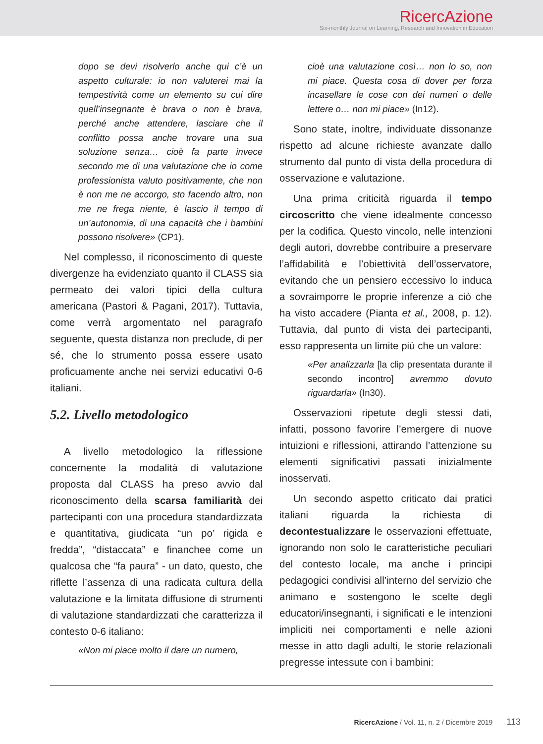RicercAzione
Six-monthly Journal on Learning, Research and Innovation in Education
dopo se devi risolverlo anche qui c’è un aspetto culturale: io non valuterei mai la tempestività come un elemento su cui dire quell’insegnante è brava o non è brava, perché anche attendere, lasciare che il conflitto possa anche trovare una sua soluzione senza… cioè fa parte invece secondo me di una valutazione che io come professionista valuto positivamente, che non è non me ne accorgo, sto facendo altro, non me ne frega niente, è lascio il tempo di un’autonomia, di una capacità che i bambini possono risolvere» (CP1).
Nel complesso, il riconoscimento di queste divergenze ha evidenziato quanto il CLASS sia permeato dei valori tipici della cultura americana (Pastori & Pagani, 2017). Tuttavia, come verrà argomentato nel paragrafo seguente, questa distanza non preclude, di per sé, che lo strumento possa essere usato proficuamente anche nei servizi educativi 0-6 italiani.
5.2. Livello metodologico
A livello metodologico la riflessione concernente la modalità di valutazione proposta dal CLASS ha preso avvio dal riconoscimento della scarsa familiarità dei partecipanti con una procedura standardizzata e quantitativa, giudicata “un po’ rigida e fredda”, “distaccata” e financhee come un qualcosa che “fa paura” - un dato, questo, che riflette l’assenza di una radicata cultura della valutazione e la limitata diffusione di strumenti di valutazione standardizzati che caratterizza il contesto 0-6 italiano:
«Non mi piace molto il dare un numero,
cioè una valutazione così… non lo so, non mi piace. Questa cosa di dover per forza incasellare le cose con dei numeri o delle lettere o… non mi piace» (In12).
Sono state, inoltre, individuate dissonanze rispetto ad alcune richieste avanzate dallo strumento dal punto di vista della procedura di osservazione e valutazione.
Una prima criticità riguarda il tempo circoscritto che viene idealmente concesso per la codifica. Questo vincolo, nelle intenzioni degli autori, dovrebbe contribuire a preservare l’affidabilità e l’obiettività dell’osservatore, evitando che un pensiero eccessivo lo induca a sovraimporre le proprie inferenze a ciò che ha visto accadere (Pianta et al., 2008, p. 12). Tuttavia, dal punto di vista dei partecipanti, esso rappresenta un limite più che un valore:
«Per analizzarla [la clip presentata durante il secondo incontro] avremmo dovuto riguardarla» (In30).
Osservazioni ripetute degli stessi dati, infatti, possono favorire l’emergere di nuove intuizioni e riflessioni, attirando l’attenzione su elementi significativi passati inizialmente inosservati.
Un secondo aspetto criticato dai pratici italiani riguarda la richiesta di decontestualizzare le osservazioni effettuate, ignorando non solo le caratteristiche peculiari del contesto locale, ma anche i principi pedagogici condivisi all’interno del servizio che animano e sostengono le scelte degli educatori/insegnanti, i significati e le intenzioni impliciti nei comportamenti e nelle azioni messe in atto dagli adulti, le storie relazionali pregresse intessute con i bambini:
RicercAzione / Vol. 11, n. 2 / Dicembre 2019 113